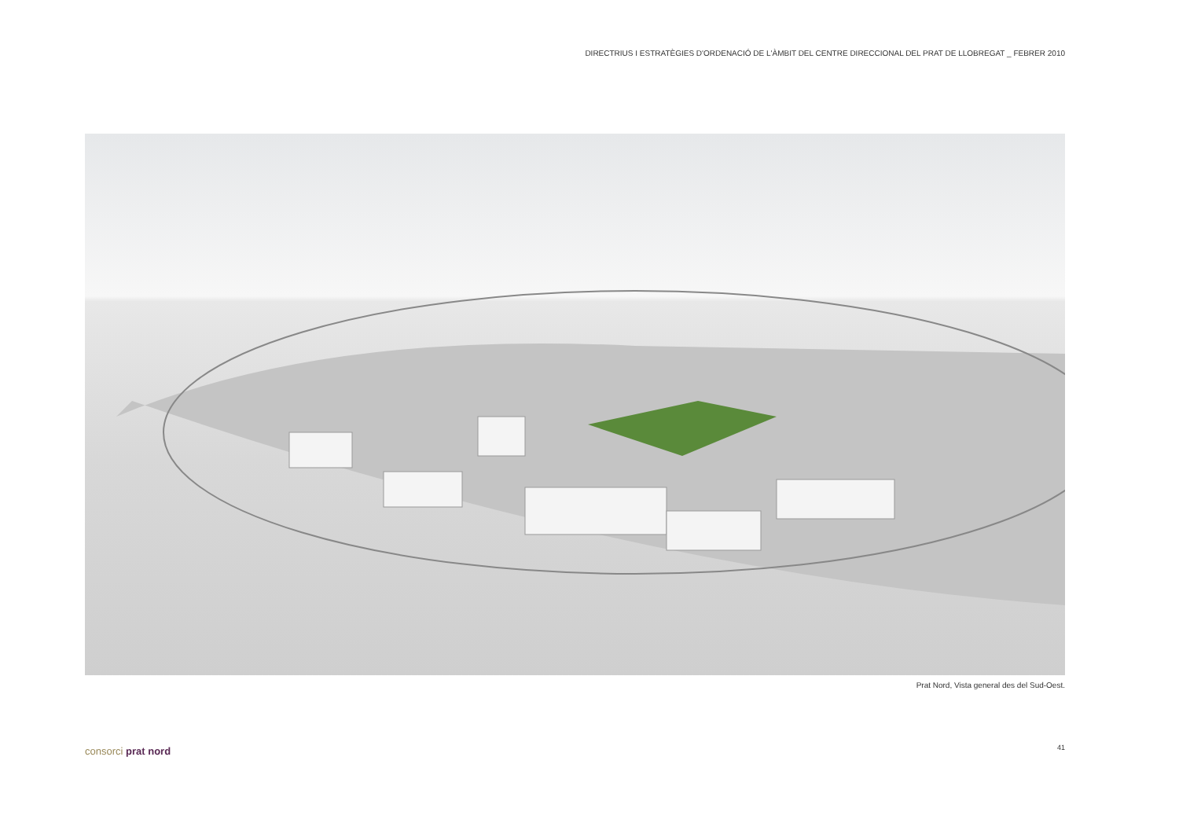DIRECTRIUS I ESTRATÈGIES D'ORDENACIÓ DE L'ÀMBIT DEL CENTRE DIRECCIONAL DEL PRAT DE LLOBREGAT _ FEBRER 2010
Prat Nord, Vista general des del Sud-Oest.
consorci prat nord 41